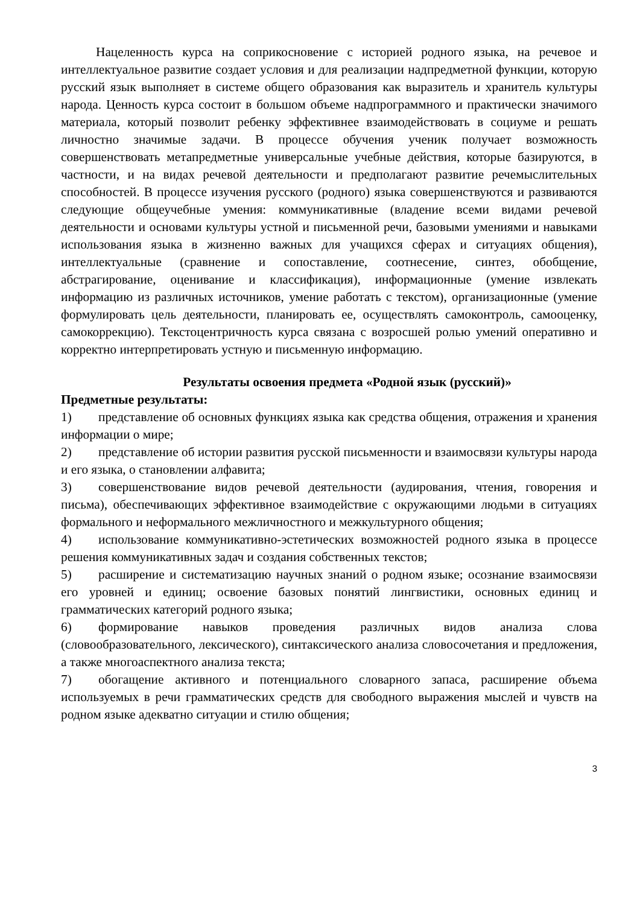Нацеленность курса на соприкосновение с историей родного языка, на речевое и интеллектуальное развитие создает условия и для реализации надпредметной функции, которую русский язык выполняет в системе общего образования как выразитель и хранитель культуры народа. Ценность курса состоит в большом объеме надпрограммного и практически значимого материала, который позволит ребенку эффективнее взаимодействовать в социуме и решать личностно значимые задачи. В процессе обучения ученик получает возможность совершенствовать метапредметные универсальные учебные действия, которые базируются, в частности, и на видах речевой деятельности и предполагают развитие речемыслительных способностей. В процессе изучения русского (родного) языка совершенствуются и развиваются следующие общеучебные умения: коммуникативные (владение всеми видами речевой деятельности и основами культуры устной и письменной речи, базовыми умениями и навыками использования языка в жизненно важных для учащихся сферах и ситуациях общения), интеллектуальные (сравнение и сопоставление, соотнесение, синтез, обобщение, абстрагирование, оценивание и классификация), информационные (умение извлекать информацию из различных источников, умение работать с текстом), организационные (умение формулировать цель деятельности, планировать ее, осуществлять самоконтроль, самооценку, самокоррекцию). Текстоцентричность курса связана с возросшей ролью умений оперативно и корректно интерпретировать устную и письменную информацию.
Результаты освоения предмета «Родной язык (русский)»
Предметные результаты:
1) представление об основных функциях языка как средства общения, отражения и хранения информации о мире;
2) представление об истории развития русской письменности и взаимосвязи культуры народа и его языка, о становлении алфавита;
3) совершенствование видов речевой деятельности (аудирования, чтения, говорения и письма), обеспечивающих эффективное взаимодействие с окружающими людьми в ситуациях формального и неформального межличностного и межкультурного общения;
4) использование коммуникативно-эстетических возможностей родного языка в процессе решения коммуникативных задач и создания собственных текстов;
5) расширение и систематизацию научных знаний о родном языке; осознание взаимосвязи его уровней и единиц; освоение базовых понятий лингвистики, основных единиц и грамматических категорий родного языка;
6) формирование навыков проведения различных видов анализа слова (словообразовательного, лексического), синтаксического анализа словосочетания и предложения, а также многоаспектного анализа текста;
7) обогащение активного и потенциального словарного запаса, расширение объема используемых в речи грамматических средств для свободного выражения мыслей и чувств на родном языке адекватно ситуации и стилю общения;
3